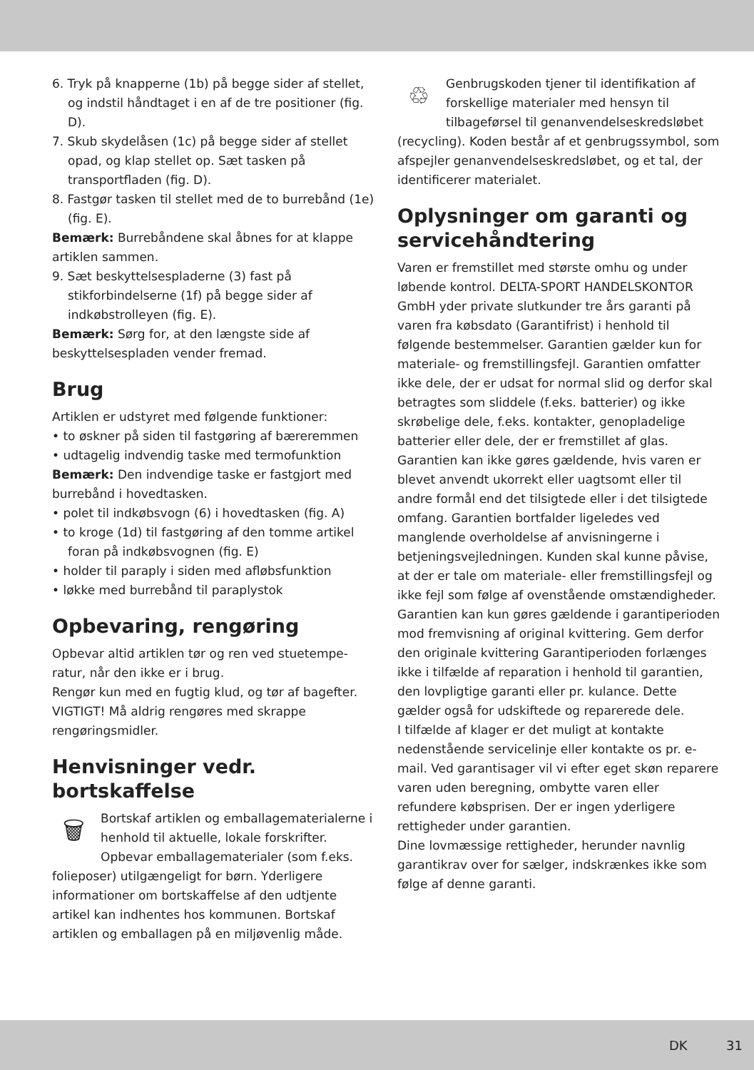6. Tryk på knapperne (1b) på begge sider af stellet, og indstil håndtaget i en af de tre positioner (fig. D).
7. Skub skydelåsen (1c) på begge sider af stellet opad, og klap stellet op. Sæt tasken på transportfladen (fig. D).
8. Fastgør tasken til stellet med de to burrebånd (1e) (fig. E).
Bemærk: Burrebåndene skal åbnes for at klappe artiklen sammen.
9. Sæt beskyttelsespladerne (3) fast på stikforbindelserne (1f) på begge sider af indkøbstrolleyen (fig. E).
Bemærk: Sørg for, at den længste side af beskyttelsespladen vender fremad.
Brug
Artiklen er udstyret med følgende funktioner:
• to øskner på siden til fastgøring af bærerem­men
• udtagelig indvendig taske med termofunktion
Bemærk: Den indvendige taske er fastgjort med burrebånd i hovedtasken.
• polet til indkøbsvogn (6) i hovedtasken (fig. A)
• to kroge (1d) til fastgøring af den tomme artikel foran på indkøbsvognen (fig. E)
• holder til paraply i siden med afløbsfunktion
• løkke med burrebånd til paraplystok
Opbevaring, rengøring
Opbevar altid artiklen tør og ren ved stuetempe­ratur, når den ikke er i brug.
Rengør kun med en fugtig klud, og tør af bag­efter.
VIGTIGT! Må aldrig rengøres med skrappe rengøringsmidler.
Henvisninger vedr. bortskaffelse
🗑
Bortskaf artiklen og emballagemateria­lerne i henhold til aktuelle, lokale forskrifter. Opbevar emballagematerialer (som f.eks. folieposer) utilgængeligt for børn. Yderligere informationer om bortskaffelse af den udtjente artikel kan indhentes hos kommunen. Bortskaf artiklen og emballagen på en miljøven­lig måde.
♲
Genbrugskoden tjener til identifikation af forskellige materialer med hensyn til tilbageførsel til genanvendelseskredsløbet (recycling). Koden består af et genbrugssym­bol, som afspejler genanvendelseskredsløbet, og et tal, der identificerer materialet.
Oplysninger om garanti og servicehåndtering
Varen er fremstillet med største omhu og under løbende kontrol. DELTA-SPORT HANDELS­KONTOR GmbH yder private slutkunder tre års garanti på varen fra købsdato (Garantifrist) i henhold til følgende bestemmelser. Garantien gælder kun for materiale- og fremstillingsfejl. Garantien omfatter ikke dele, der er udsat for normal slid og derfor skal betragtes som sliddele (f.eks. batterier) og ikke skrøbelige dele, f.eks. kontakter, genopladelige batterier eller dele, der er fremstillet af glas.
Garantien kan ikke gøres gældende, hvis varen er blevet anvendt ukorrekt eller uagtsomt eller til andre formål end det tilsigtede eller i det tilsigtede omfang. Garantien bortfalder ligeledes ved manglende overholdelse af anvisningerne i betjeningsvejledningen. Kunden skal kunne påvise, at der er tale om materiale- eller fremstil­lingsfejl og ikke fejl som følge af ovenstående omstændigheder.
Garantien kan kun gøres gældende i garanti­perioden mod fremvisning af original kvittering. Gem derfor den originale kvittering Garantipe­rioden forlænges ikke i tilfælde af reparation i henhold til garantien, den lovpligtige garanti eller pr. kulance. Dette gælder også for udskifte­de og reparerede dele.
I tilfælde af klager er det muligt at kontakte nedenstående servicelinje eller kontakte os pr. e-mail. Ved garantisager vil vi efter eget skøn reparere varen uden beregning, ombytte varen eller refundere købsprisen. Der er ingen yderli­gere rettigheder under garantien.
Dine lovmæssige rettigheder, herunder navnlig garantikrav over for sælger, indskrænkes ikke som følge af denne garanti.
DK 31